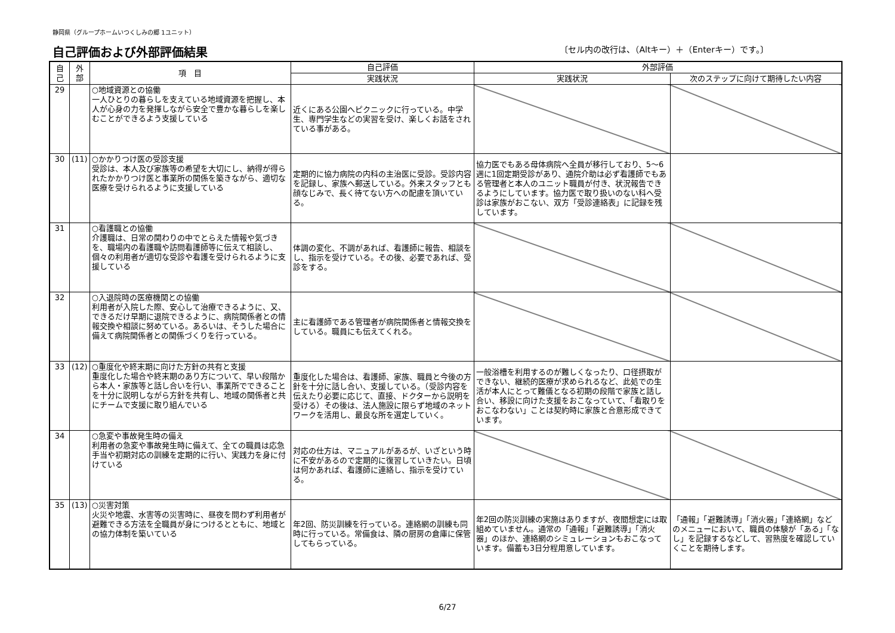静岡県（グループホームいつくしみの郷 1ユニット）
自己評価および外部評価結果
〔セル内の改行は、（Altキー）＋（Enterキー）です。〕
| 自 己 | 外 部 | 項 目 | 自己評価 | 外部評価 | |
| --- | --- | --- | --- | --- | --- |
| | | | 実践状況 | 実践状況 | 次のステップに向けて期待したい内容 |
| 29 | | ○地域資源との協働 一人ひとりの暮らしを支えている地域資源を把握し、本人が心身の力を発揮しながら安全で豊かな暮らしを楽しむことができるよう支援している | 近くにある公園へピクニックに行っている。中学生、専門学生などの実習を受け、楽しくお話をされている事がある。 | | |
| 30 | (11) | ○かかりつけ医の受診支援 受診は、本人及び家族等の希望を大切にし、納得が得られたかかりつけ医と事業所の関係を築きながら、適切な医療を受けられるように支援している | 定期的に協力病院の内科の主治医に受診。受診内容を記録し、家族へ郵送している。外来スタッフとも顔なじみで、長く待てない方への配慮を頂いている。 | 協力医でもある母体病院へ全員が移行しており、5～6週に1回定期受診があり、通院介助は必ず看護師でもある管理者と本人のユニット職員が付き、状況報告できるようにしています。協力医で取り扱いのない科へ受診は家族がおこない、双方「受診連絡表」に記録を残しています。 | |
| 31 | | ○看護職との協働 介護職は、日常の関わりの中でとらえた情報や気づきを、職場内の看護職や訪問看護師等に伝えて相談し、個々の利用者が適切な受診や看護を受けられるように支援している | 体調の変化、不調があれば、看護師に報告、相談をし、指示を受けている。その後、必要であれば、受診をする。 | | |
| 32 | | ○入退院時の医療機関との協働 利用者が入院した際、安心して治療できるように、又、できるだけ早期に退院できるように、病院関係者との情報交換や相談に努めている。あるいは、そうした場合に備えて病院関係者との関係づくりを行っている。 | 主に看護師である管理者が病院関係者と情報交換をしている。職員にも伝えてくれる。 | | |
| 33 | (12) | ○重度化や終末期に向けた方針の共有と支援 重度化した場合や終末期のあり方について、早い段階から本人・家族等と話し合いを行い、事業所でできることを十分に説明しながら方針を共有し、地域の関係者と共にチームで支援に取り組んでいる | 重度化した場合は、看護師、家族、職員と今後の方針を十分に話し合い、支援している。（受診内容を伝えたり必要に応じて、直接、ドクターから説明を受ける）その後は、法人施設に限らず地域のネットワークを活用し、最良な所を選定していく。 | 一般浴槽を利用するのが難しくなったり、口径摂取ができない、継続的医療が求められるなど、此処での生活が本人にとって難儀となる初期の段階で家族と話し合い、移設に向けた支援をおこなっていて、「看取りをおこなわない」ことは契約時に家族と合意形成できています。 | |
| 34 | | ○急変や事故発生時の備え 利用者の急変や事故発生時に備えて、全ての職員は応急手当や初期対応の訓練を定期的に行い、実践力を身に付けている | 対応の仕方は、マニュアルがあるが、いざという時に不安があるので定期的に復習していきたい。日頃は何かあれば、看護師に連絡し、指示を受けている。 | | |
| 35 | (13) | ○災害対策 火災や地震、水害等の災害時に、昼夜を問わず利用者が避難できる方法を全職員が身につけるとともに、地域との協力体制を築いている | 年2回、防災訓練を行っている。連絡網の訓練も同時に行っている。常備食は、隣の厨房の倉庫に保管してもらっている。 | 年2回の防災訓練の実施はありますが、夜間想定には取組めていません。通常の「通報」「避難誘導」「消火器」のほか、連絡網のシミュレーションもおこなっています。備蓄も3日分程用意しています。 | 「通報」「避難誘導」「消火器」「連絡網」などのメニューにおいて、職員の体験が「ある」「なし」を記録するなどして、習熟度を確認していくことを期待します。 |
6/27